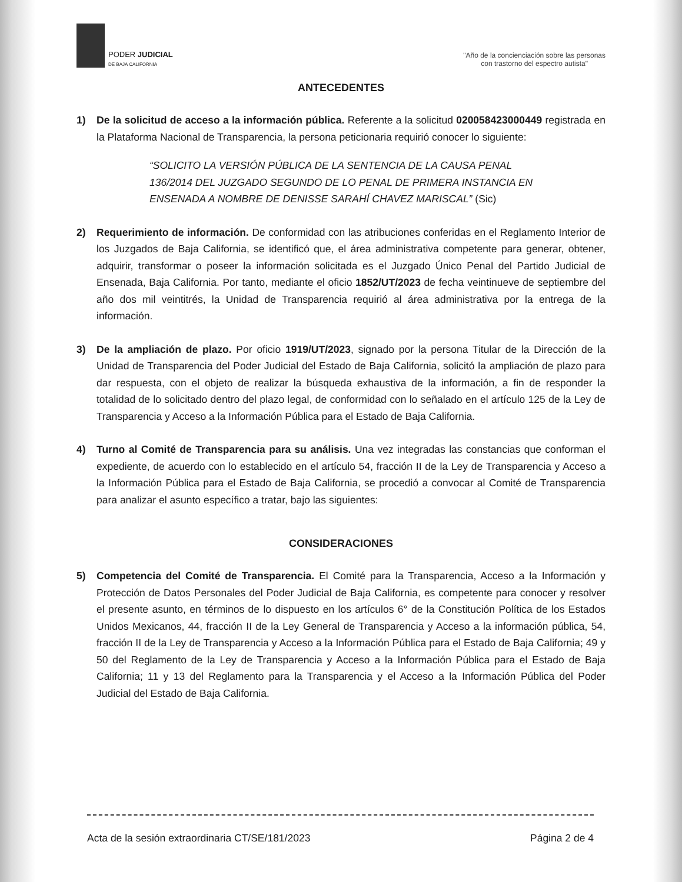PODER JUDICIAL
DE BAJA CALIFORNIA
"Año de la concienciación sobre las personas
con trastorno del espectro autista"
ANTECEDENTES
1) De la solicitud de acceso a la información pública. Referente a la solicitud 020058423000449 registrada en la Plataforma Nacional de Transparencia, la persona peticionaria requirió conocer lo siguiente:
“SOLICITO LA VERSIÓN PÚBLICA DE LA SENTENCIA DE LA CAUSA PENAL 136/2014 DEL JUZGADO SEGUNDO DE LO PENAL DE PRIMERA INSTANCIA EN ENSENADA A NOMBRE DE DENISSE SARAHÍ CHAVEZ MARISCAL” (Sic)
2) Requerimiento de información. De conformidad con las atribuciones conferidas en el Reglamento Interior de los Juzgados de Baja California, se identificó que, el área administrativa competente para generar, obtener, adquirir, transformar o poseer la información solicitada es el Juzgado Único Penal del Partido Judicial de Ensenada, Baja California. Por tanto, mediante el oficio 1852/UT/2023 de fecha veintinueve de septiembre del año dos mil veintitrés, la Unidad de Transparencia requirió al área administrativa por la entrega de la información.
3) De la ampliación de plazo. Por oficio 1919/UT/2023, signado por la persona Titular de la Dirección de la Unidad de Transparencia del Poder Judicial del Estado de Baja California, solicitó la ampliación de plazo para dar respuesta, con el objeto de realizar la búsqueda exhaustiva de la información, a fin de responder la totalidad de lo solicitado dentro del plazo legal, de conformidad con lo señalado en el artículo 125 de la Ley de Transparencia y Acceso a la Información Pública para el Estado de Baja California.
4) Turno al Comité de Transparencia para su análisis. Una vez integradas las constancias que conforman el expediente, de acuerdo con lo establecido en el artículo 54, fracción II de la Ley de Transparencia y Acceso a la Información Pública para el Estado de Baja California, se procedió a convocar al Comité de Transparencia para analizar el asunto específico a tratar, bajo las siguientes:
CONSIDERACIONES
5) Competencia del Comité de Transparencia. El Comité para la Transparencia, Acceso a la Información y Protección de Datos Personales del Poder Judicial de Baja California, es competente para conocer y resolver el presente asunto, en términos de lo dispuesto en los artículos 6° de la Constitución Política de los Estados Unidos Mexicanos, 44, fracción II de la Ley General de Transparencia y Acceso a la información pública, 54, fracción II de la Ley de Transparencia y Acceso a la Información Pública para el Estado de Baja California; 49 y 50 del Reglamento de la Ley de Transparencia y Acceso a la Información Pública para el Estado de Baja California; 11 y 13 del Reglamento para la Transparencia y el Acceso a la Información Pública del Poder Judicial del Estado de Baja California.
Acta de la sesión extraordinaria CT/SE/181/2023 Página 2 de 4